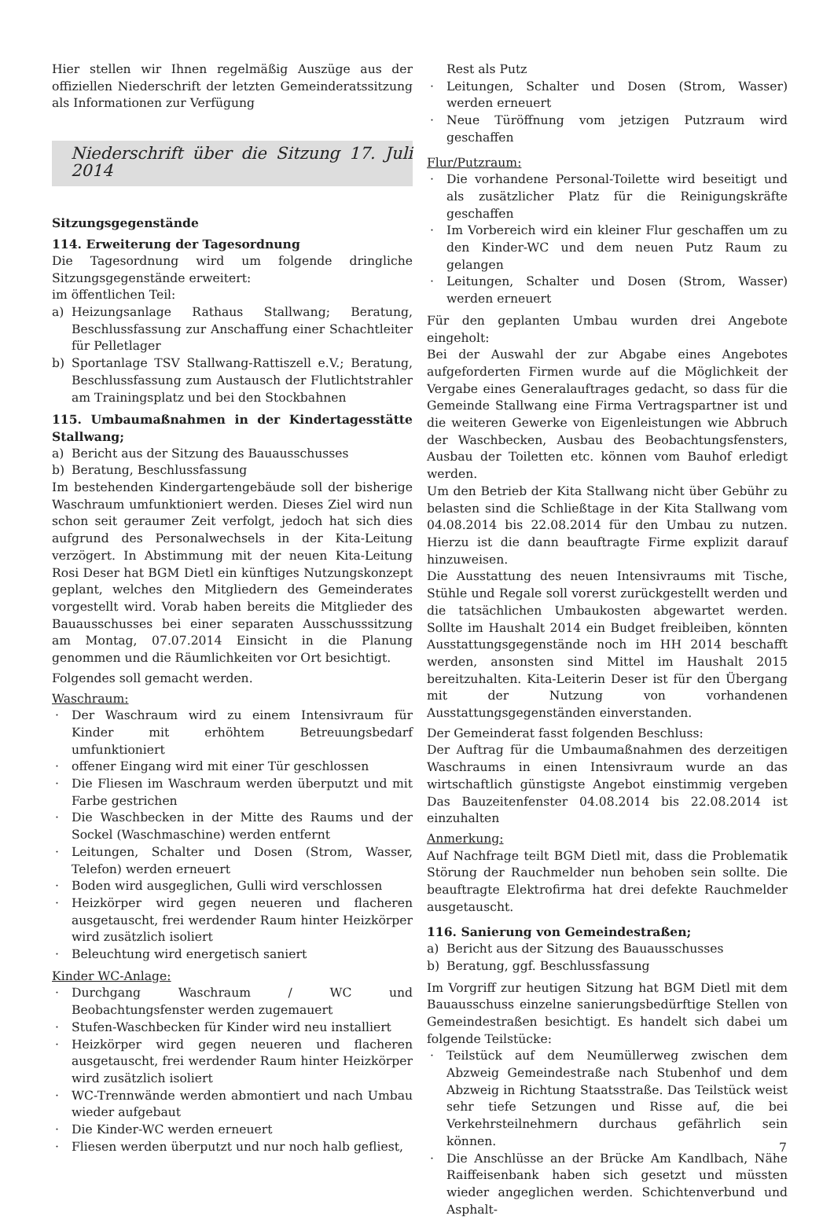Hier stellen wir Ihnen regelmäßig Auszüge aus der offiziellen Niederschrift der letzten Gemeinderatssitzung als Informationen zur Verfügung
Niederschrift über die Sitzung 17. Juli 2014
Sitzungsgegenstände
114. Erweiterung der Tagesordnung
Die Tagesordnung wird um folgende dringliche Sitzungsgegenstände erweitert:
im öffentlichen Teil:
a) Heizungsanlage Rathaus Stallwang; Beratung, Beschlussfassung zur Anschaffung einer Schachtleiter für Pelletlager
b) Sportanlage TSV Stallwang-Rattiszell e.V.; Beratung, Beschlussfassung zum Austausch der Flutlichtstrahler am Trainingsplatz und bei den Stockbahnen
115. Umbaumaßnahmen in der Kindertagesstätte Stallwang;
a) Bericht aus der Sitzung des Bauausschusses
b) Beratung, Beschlussfassung
Im bestehenden Kindergartengebäude soll der bisherige Waschraum umfunktioniert werden. Dieses Ziel wird nun schon seit geraumer Zeit verfolgt, jedoch hat sich dies aufgrund des Personalwechsels in der Kita-Leitung verzögert. In Abstimmung mit der neuen Kita-Leitung Rosi Deser hat BGM Dietl ein künftiges Nutzungskonzept geplant, welches den Mitgliedern des Gemeinderates vorgestellt wird. Vorab haben bereits die Mitglieder des Bauausschusses bei einer separaten Ausschusssitzung am Montag, 07.07.2014 Einsicht in die Planung genommen und die Räumlichkeiten vor Ort besichtigt.
Folgendes soll gemacht werden.
Waschraum:
· Der Waschraum wird zu einem Intensivraum für Kinder mit erhöhtem Betreuungsbedarf umfunktioniert
· offener Eingang wird mit einer Tür geschlossen
· Die Fliesen im Waschraum werden überputzt und mit Farbe gestrichen
· Die Waschbecken in der Mitte des Raums und der Sockel (Waschmaschine) werden entfernt
· Leitungen, Schalter und Dosen (Strom, Wasser, Telefon) werden erneuert
· Boden wird ausgeglichen, Gulli wird verschlossen
· Heizkörper wird gegen neueren und flacheren ausgetauscht, frei werdender Raum hinter Heizkörper wird zusätzlich isoliert
· Beleuchtung wird energetisch saniert
Kinder WC-Anlage:
· Durchgang Waschraum / WC und Beobachtungsfenster werden zugemauert
· Stufen-Waschbecken für Kinder wird neu installiert
· Heizkörper wird gegen neueren und flacheren ausgetauscht, frei werdender Raum hinter Heizkörper wird zusätzlich isoliert
· WC-Trennwände werden abmontiert und nach Umbau wieder aufgebaut
· Die Kinder-WC werden erneuert
· Fliesen werden überputzt und nur noch halb gefliest,
Rest als Putz
· Leitungen, Schalter und Dosen (Strom, Wasser) werden erneuert
· Neue Türöffnung vom jetzigen Putzraum wird geschaffen
Flur/Putzraum:
· Die vorhandene Personal-Toilette wird beseitigt und als zusätzlicher Platz für die Reinigungskräfte geschaffen
· Im Vorbereich wird ein kleiner Flur geschaffen um zu den Kinder-WC und dem neuen Putz Raum zu gelangen
· Leitungen, Schalter und Dosen (Strom, Wasser) werden erneuert
Für den geplanten Umbau wurden drei Angebote eingeholt:
Bei der Auswahl der zur Abgabe eines Angebotes aufgeforderten Firmen wurde auf die Möglichkeit der Vergabe eines Generalauftrages gedacht, so dass für die Gemeinde Stallwang eine Firma Vertragspartner ist und die weiteren Gewerke von Eigenleistungen wie Abbruch der Waschbecken, Ausbau des Beobachtungsfensters, Ausbau der Toiletten etc. können vom Bauhof erledigt werden.
Um den Betrieb der Kita Stallwang nicht über Gebühr zu belasten sind die Schließtage in der Kita Stallwang vom 04.08.2014 bis 22.08.2014 für den Umbau zu nutzen. Hierzu ist die dann beauftragte Firme explizit darauf hinzuweisen.
Die Ausstattung des neuen Intensivraums mit Tische, Stühle und Regale soll vorerst zurückgestellt werden und die tatsächlichen Umbaukosten abgewartet werden. Sollte im Haushalt 2014 ein Budget freibleiben, könnten Ausstattungsgegenstände noch im HH 2014 beschafft werden, ansonsten sind Mittel im Haushalt 2015 bereitzuhalten. Kita-Leiterin Deser ist für den Übergang mit der Nutzung von vorhandenen Ausstattungsgegenständen einverstanden.
Der Gemeinderat fasst folgenden Beschluss:
Der Auftrag für die Umbaumaßnahmen des derzeitigen Waschraums in einen Intensivraum wurde an das wirtschaftlich günstigste Angebot einstimmig vergeben Das Bauzeitenfenster 04.08.2014 bis 22.08.2014 ist einzuhalten
Anmerkung:
Auf Nachfrage teilt BGM Dietl mit, dass die Problematik Störung der Rauchmelder nun behoben sein sollte. Die beauftragte Elektrofirma hat drei defekte Rauchmelder ausgetauscht.
116. Sanierung von Gemeindestraßen;
a) Bericht aus der Sitzung des Bauausschusses
b) Beratung, ggf. Beschlussfassung
Im Vorgriff zur heutigen Sitzung hat BGM Dietl mit dem Bauausschuss einzelne sanierungsbedürftige Stellen von Gemeindestraßen besichtigt. Es handelt sich dabei um folgende Teilstücke:
· Teilstück auf dem Neumüllerweg zwischen dem Abzweig Gemeindestraße nach Stubenhof und dem Abzweig in Richtung Staatsstraße. Das Teilstück weist sehr tiefe Setzungen und Risse auf, die bei Verkehrsteilnehmern durchaus gefährlich sein können.
· Die Anschlüsse an der Brücke Am Kandlbach, Nähe Raiffeisenbank haben sich gesetzt und müssten wieder angeglichen werden. Schichtenverbund und Asphalt-
7